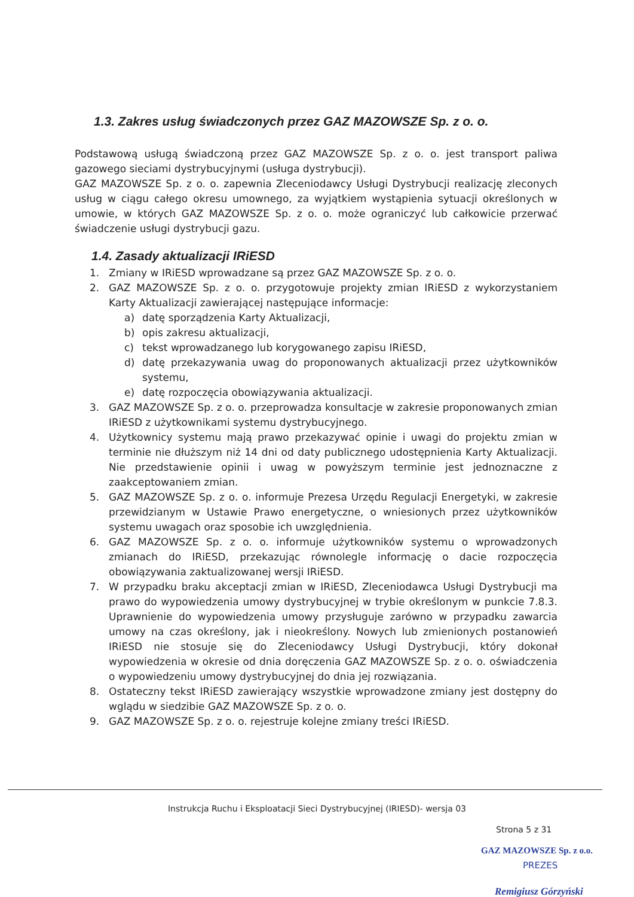1.3. Zakres usług świadczonych przez GAZ MAZOWSZE Sp. z o. o.
Podstawową usługą świadczoną przez GAZ MAZOWSZE Sp. z o. o. jest transport paliwa gazowego sieciami dystrybucyjnymi (usługa dystrybucji).
GAZ MAZOWSZE Sp. z o. o. zapewnia Zleceniodawcy Usługi Dystrybucji realizację zleconych usług w ciągu całego okresu umownego, za wyjątkiem wystąpienia sytuacji określonych w umowie, w których GAZ MAZOWSZE Sp. z o. o. może ograniczyć lub całkowicie przerwać świadczenie usługi dystrybucji gazu.
1.4. Zasady aktualizacji IRiESD
1. Zmiany w IRiESD wprowadzane są przez GAZ MAZOWSZE Sp. z o. o.
2. GAZ MAZOWSZE Sp. z o. o. przygotowuje projekty zmian IRiESD z wykorzystaniem Karty Aktualizacji zawierającej następujące informacje:
a) datę sporządzenia Karty Aktualizacji,
b) opis zakresu aktualizacji,
c) tekst wprowadzanego lub korygowanego zapisu IRiESD,
d) datę przekazywania uwag do proponowanych aktualizacji przez użytkowników systemu,
e) datę rozpoczęcia obowiązywania aktualizacji.
3. GAZ MAZOWSZE Sp. z o. o. przeprowadza konsultacje w zakresie proponowanych zmian IRiESD z użytkownikami systemu dystrybucyjnego.
4. Użytkownicy systemu mają prawo przekazywać opinie i uwagi do projektu zmian w terminie nie dłuższym niż 14 dni od daty publicznego udostępnienia Karty Aktualizacji. Nie przedstawienie opinii i uwag w powyższym terminie jest jednoznaczne z zaakceptowaniem zmian.
5. GAZ MAZOWSZE Sp. z o. o. informuje Prezesa Urzędu Regulacji Energetyki, w zakresie przewidzianym w Ustawie Prawo energetyczne, o wniesionych przez użytkowników systemu uwagach oraz sposobie ich uwzględnienia.
6. GAZ MAZOWSZE Sp. z o. o. informuje użytkowników systemu o wprowadzonych zmianach do IRiESD, przekazując równolegle informację o dacie rozpoczęcia obowiązywania zaktualizowanej wersji IRiESD.
7. W przypadku braku akceptacji zmian w IRiESD, Zleceniodawca Usługi Dystrybucji ma prawo do wypowiedzenia umowy dystrybucyjnej w trybie określonym w punkcie 7.8.3. Uprawnienie do wypowiedzenia umowy przysługuje zarówno w przypadku zawarcia umowy na czas określony, jak i nieokreślony. Nowych lub zmienionych postanowień IRiESD nie stosuje się do Zleceniodawcy Usługi Dystrybucji, który dokonał wypowiedzenia w okresie od dnia doręczenia GAZ MAZOWSZE Sp. z o. o. oświadczenia o wypowiedzeniu umowy dystrybucyjnej do dnia jej rozwiązania.
8. Ostateczny tekst IRiESD zawierający wszystkie wprowadzone zmiany jest dostępny do wglądu w siedzibie GAZ MAZOWSZE Sp. z o. o.
9. GAZ MAZOWSZE Sp. z o. o. rejestruje kolejne zmiany treści IRiESD.
Instrukcja Ruchu i Eksploatacji Sieci Dystrybucyjnej (IRIESD)- wersja 03
Strona 5 z 31
GAZ MAZOWSZE Sp. z o.o.
PREZES
Remigiusz Górzyński